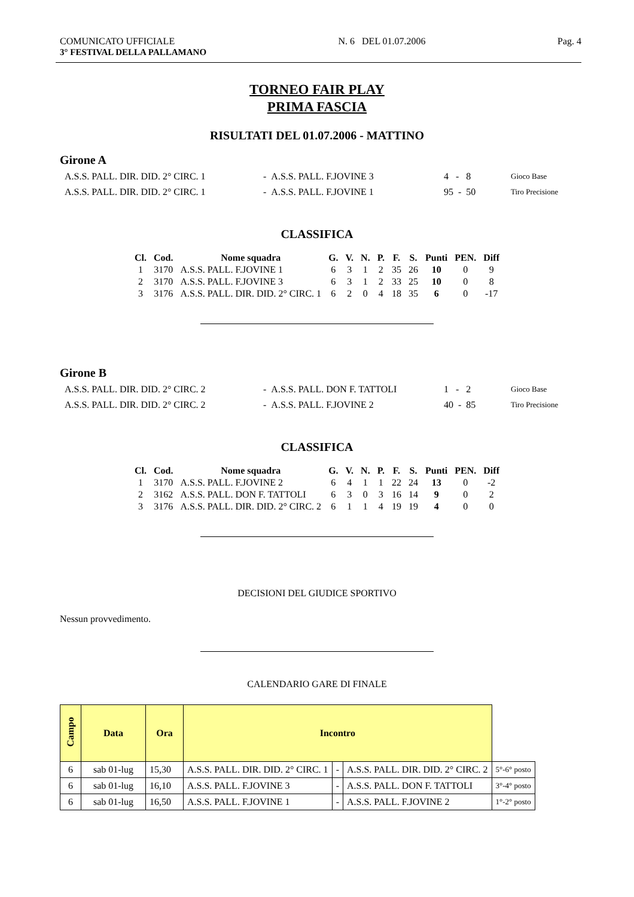COMUNICATO UFFICIALE
3° FESTIVAL DELLA PALLAMANO
N. 6 DEL 01.07.2006 Pag. 4
TORNEO FAIR PLAY
PRIMA FASCIA
RISULTATI DEL 01.07.2006 - MATTINO
Girone A
| A.S.S. PALL. DIR. DID. 2° CIRC. 1 | - A.S.S. PALL. F.JOVINE 3 | 4 - 8 | Gioco Base |
| A.S.S. PALL. DIR. DID. 2° CIRC. 1 | - A.S.S. PALL. F.JOVINE 1 | 95 - 50 | Tiro Precisione |
CLASSIFICA
| Cl. | Cod. | Nome squadra | G. | V. | N. | P. | F. | S. | Punti | PEN. | Diff |
| --- | --- | --- | --- | --- | --- | --- | --- | --- | --- | --- | --- |
| 1 | 3170 | A.S.S. PALL. F.JOVINE 1 | 6 | 3 | 1 | 2 | 35 | 26 | 10 | 0 | 9 |
| 2 | 3170 | A.S.S. PALL. F.JOVINE 3 | 6 | 3 | 1 | 2 | 33 | 25 | 10 | 0 | 8 |
| 3 | 3176 | A.S.S. PALL. DIR. DID. 2° CIRC. 1 | 6 | 2 | 0 | 4 | 18 | 35 | 6 | 0 | -17 |
Girone B
| A.S.S. PALL. DIR. DID. 2° CIRC. 2 | - A.S.S. PALL. DON F. TATTOLI | 1 - 2 | Gioco Base |
| A.S.S. PALL. DIR. DID. 2° CIRC. 2 | - A.S.S. PALL. F.JOVINE 2 | 40 - 85 | Tiro Precisione |
CLASSIFICA
| Cl. | Cod. | Nome squadra | G. | V. | N. | P. | F. | S. | Punti | PEN. | Diff |
| --- | --- | --- | --- | --- | --- | --- | --- | --- | --- | --- | --- |
| 1 | 3170 | A.S.S. PALL. F.JOVINE 2 | 6 | 4 | 1 | 1 | 22 | 24 | 13 | 0 | -2 |
| 2 | 3162 | A.S.S. PALL. DON F. TATTOLI | 6 | 3 | 0 | 3 | 16 | 14 | 9 | 0 | 2 |
| 3 | 3176 | A.S.S. PALL. DIR. DID. 2° CIRC. 2 | 6 | 1 | 1 | 4 | 19 | 19 | 4 | 0 | 0 |
DECISIONI DEL GIUDICE SPORTIVO
Nessun provvedimento.
CALENDARIO GARE DI FINALE
| Campo | Data | Ora | Incontro | | | |
| 6 | sab 01-lug | 15,30 | A.S.S. PALL. DIR. DID. 2° CIRC. 1 | - | A.S.S. PALL. DIR. DID. 2° CIRC. 2 | 5°-6° posto |
| 6 | sab 01-lug | 16,10 | A.S.S. PALL. F.JOVINE 3 | - | A.S.S. PALL. DON F. TATTOLI | 3°-4° posto |
| 6 | sab 01-lug | 16,50 | A.S.S. PALL. F.JOVINE 1 | - | A.S.S. PALL. F.JOVINE 2 | 1°-2° posto |